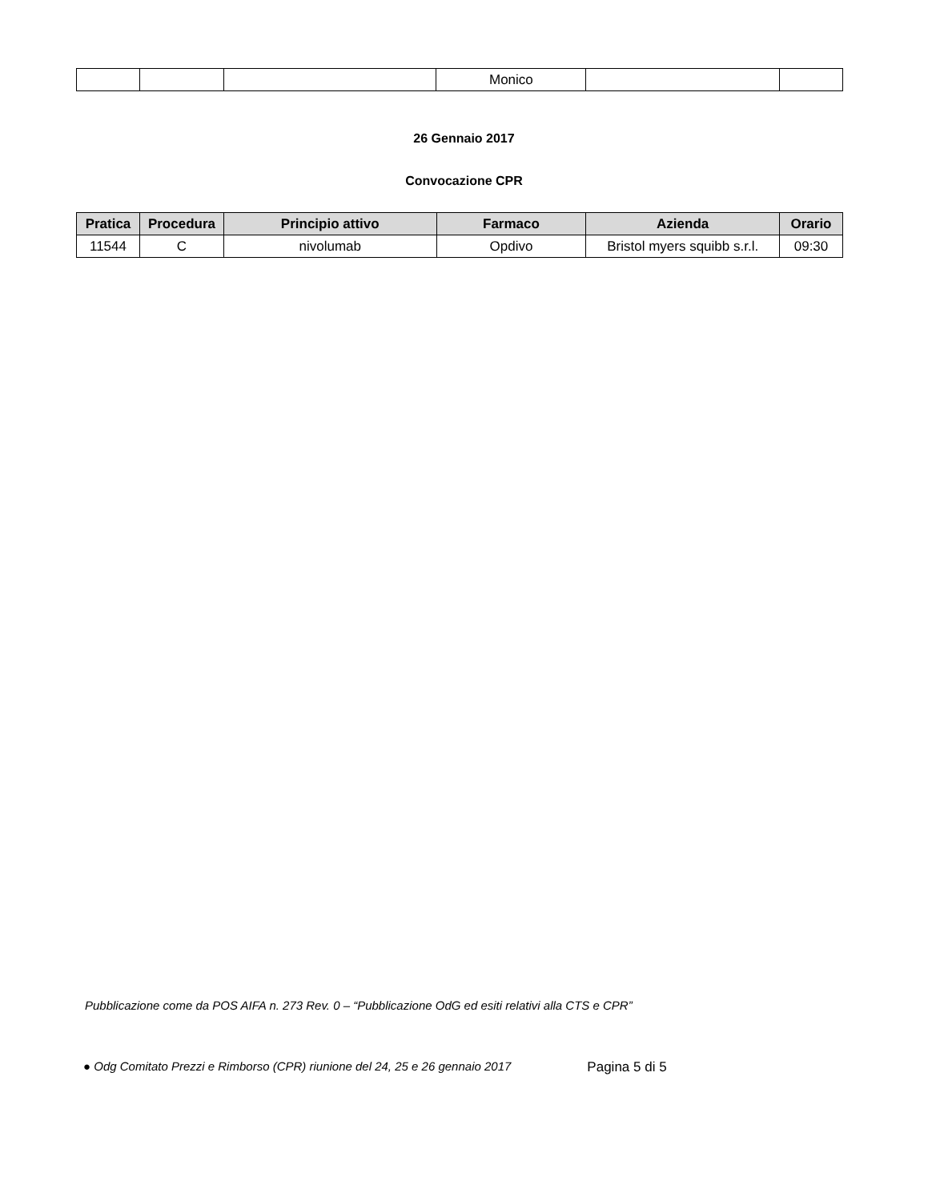| | | | Monico | | |
26 Gennaio 2017
Convocazione CPR
| Pratica | Procedura | Principio attivo | Farmaco | Azienda | Orario |
| --- | --- | --- | --- | --- | --- |
| 11544 | C | nivolumab | Opdivo | Bristol myers squibb s.r.l. | 09:30 |
Pubblicazione come da POS AIFA n. 273 Rev. 0 – “Pubblicazione OdG ed esiti relativi alla CTS e CPR”
● Odg Comitato Prezzi e Rimborso (CPR) riunione del 24, 25 e 26 gennaio 2017 Pagina 5 di 5